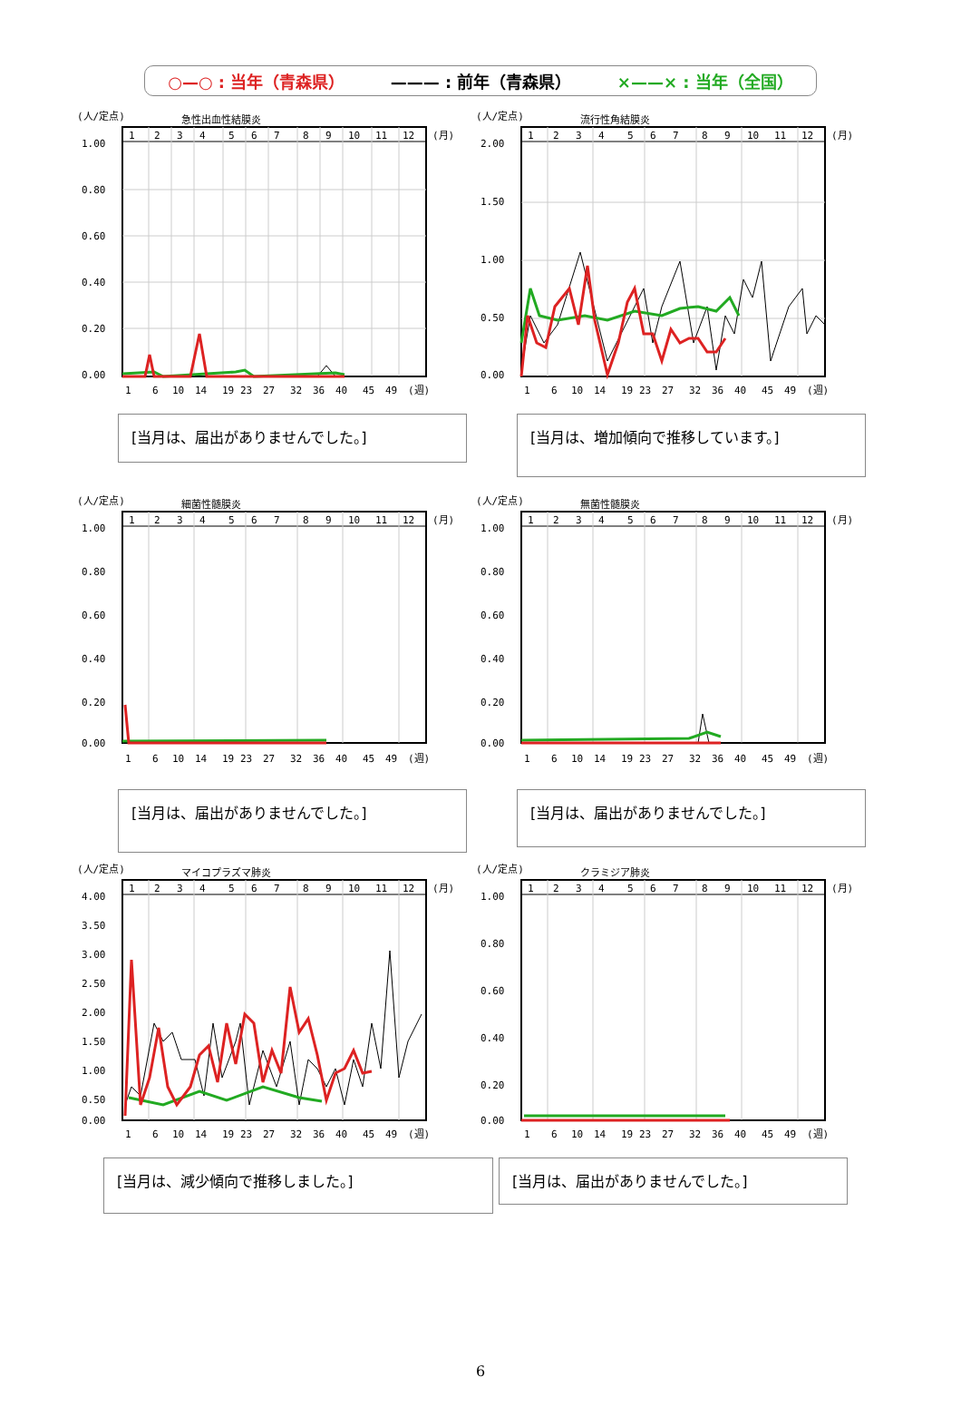○—○ : 当年（青森県） ——— : 前年（青森県） ×——× : 当年（全国）
(人/定点)
急性出血性結膜炎
1
2
3
4
5
6
7
8
9
10
11
12
(月)
1.00
0.80
0.60
0.40
0.20
0.00
1
6
10
14
19
23
27
32
36
40
45
49
(週)
[当月は、届出がありませんでした。]
(人/定点)
流行性角結膜炎
1
2
3
4
5
6
7
8
9
10
11
12
(月)
2.00
1.50
1.00
0.50
0.00
1
6
10
14
19
23
27
32
36
40
45
49
(週)
[当月は、増加傾向で推移しています。]
(人/定点)
細菌性髄膜炎
1
2
3
4
5
6
7
8
9
10
11
12
(月)
1.00
0.80
0.60
0.40
0.20
0.00
1
6
10
14
19
23
27
32
36
40
45
49
(週)
[当月は、届出がありませんでした。]
(人/定点)
無菌性髄膜炎
1
2
3
4
5
6
7
8
9
10
11
12
(月)
1.00
0.80
0.60
0.40
0.20
0.00
1
6
10
14
19
23
27
32
36
40
45
49
(週)
[当月は、届出がありませんでした。]
(人/定点)
マイコプラズマ肺炎
1
2
3
4
5
6
7
8
9
10
11
12
(月)
4.00
3.50
3.00
2.50
2.00
1.50
1.00
0.50
0.00
1
6
10
14
19
23
27
32
36
40
45
49
(週)
[当月は、減少傾向で推移しました。]
(人/定点)
クラミジア肺炎
1
2
3
4
5
6
7
8
9
10
11
12
(月)
1.00
0.80
0.60
0.40
0.20
0.00
1
6
10
14
19
23
27
32
36
40
45
49
(週)
[当月は、届出がありませんでした。]
6